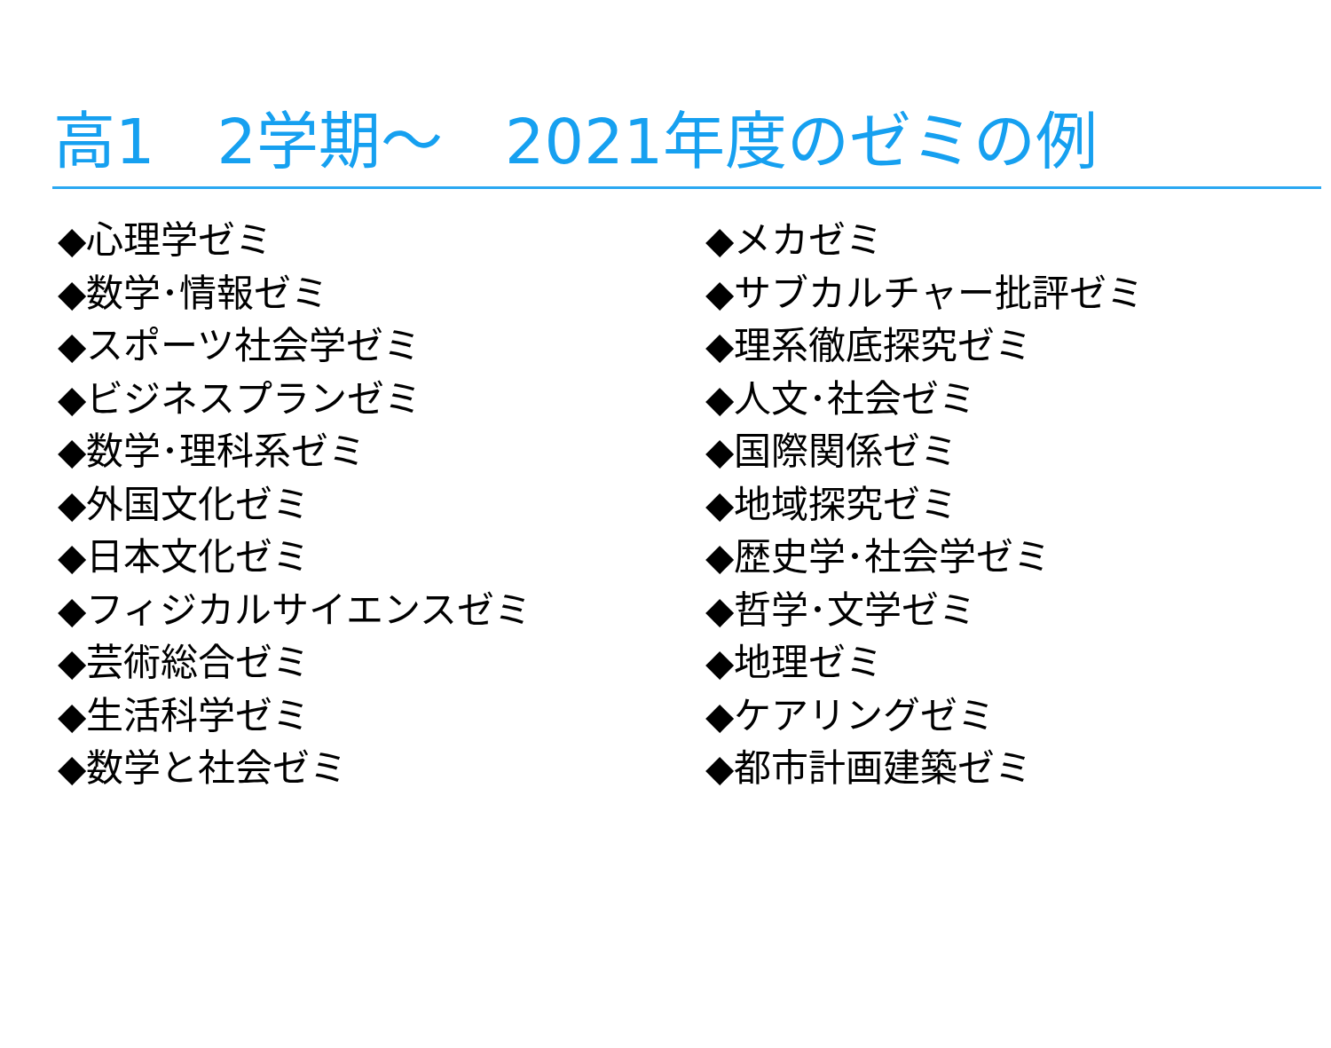高1　2学期～　2021年度のゼミの例
◆心理学ゼミ
◆数学･情報ゼミ
◆スポーツ社会学ゼミ
◆ビジネスプランゼミ
◆数学･理科系ゼミ
◆外国文化ゼミ
◆日本文化ゼミ
◆フィジカルサイエンスゼミ
◆芸術総合ゼミ
◆生活科学ゼミ
◆数学と社会ゼミ
◆メカゼミ
◆サブカルチャー批評ゼミ
◆理系徹底探究ゼミ
◆人文･社会ゼミ
◆国際関係ゼミ
◆地域探究ゼミ
◆歴史学･社会学ゼミ
◆哲学･文学ゼミ
◆地理ゼミ
◆ケアリングゼミ
◆都市計画建築ゼミ